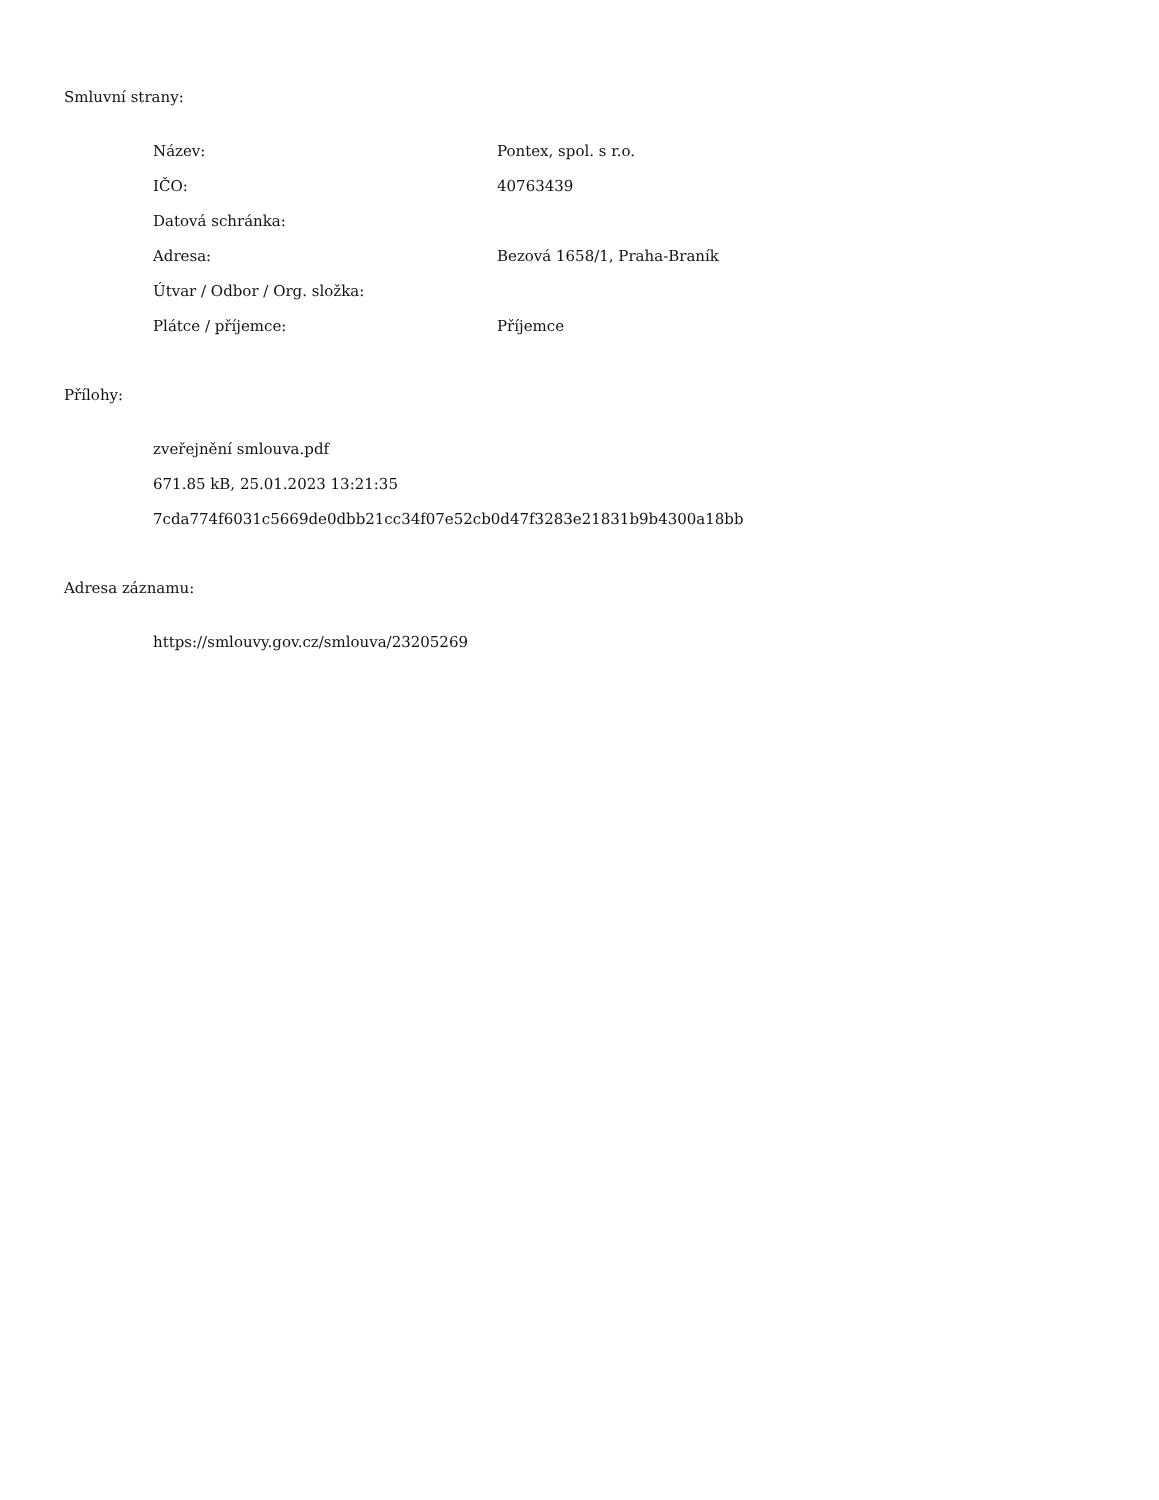Smluvní strany:
| Název: | Pontex, spol. s r.o. |
| IČO: | 40763439 |
| Datová schránka: | |
| Adresa: | Bezová 1658/1, Praha-Braník |
| Útvar / Odbor / Org. složka: | |
| Plátce / příjemce: | Příjemce |
Přílohy:
zveřejnění smlouva.pdf
671.85 kB, 25.01.2023 13:21:35
7cda774f6031c5669de0dbb21cc34f07e52cb0d47f3283e21831b9b4300a18bb
Adresa záznamu:
https://smlouvy.gov.cz/smlouva/23205269